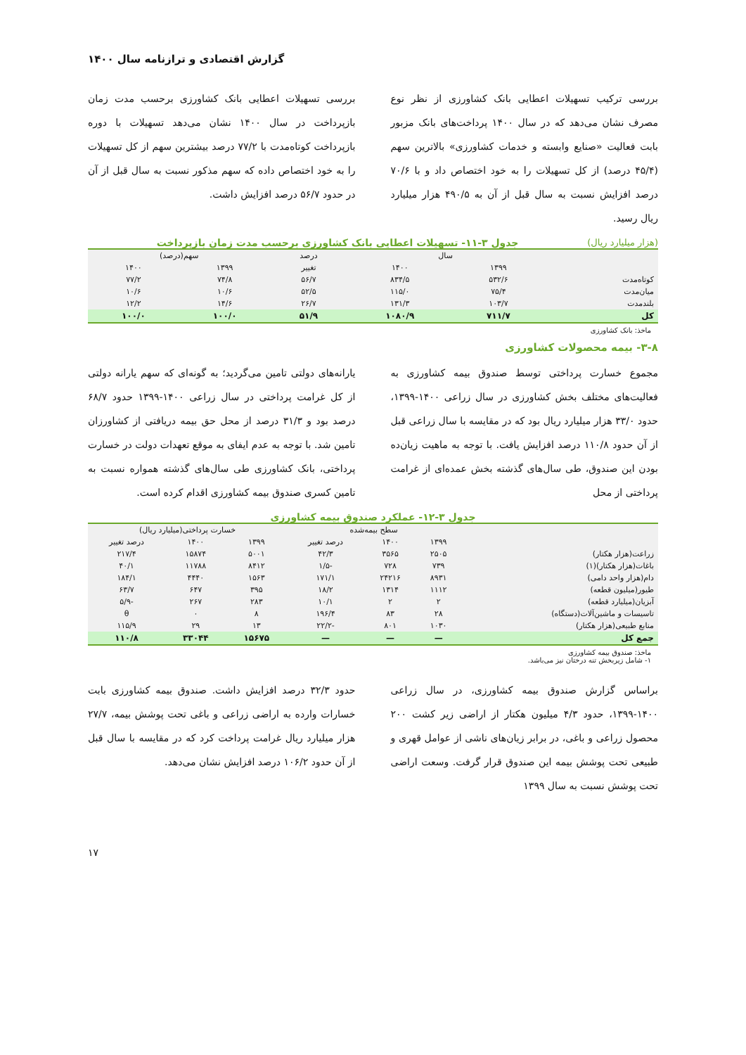گزارش اقتصادی و ترازنامه سال ۱۴۰۰
بررسی ترکیب تسهیلات اعطایی بانک کشاورزی از نظر نوع مصرف نشان می‌دهد که در سال ۱۴۰۰ پرداخت‌های بانک مزبور بابت فعالیت «صنایع وابسته و خدمات کشاورزی» بالاترین سهم (۴۵/۴ درصد) از کل تسهیلات را به خود اختصاص داد و با ۷۰/۶ درصد افزایش نسبت به سال قبل از آن به ۴۹۰/۵ هزار میلیارد ریال رسید.
بررسی تسهیلات اعطایی بانک کشاورزی برحسب مدت زمان بازپرداخت در سال ۱۴۰۰ نشان می‌دهد تسهیلات با دوره بازپرداخت کوتاه‌مدت با ۷۷/۲ درصد بیشترین سهم از کل تسهیلات را به خود اختصاص داده که سهم مذکور نسبت به سال قبل از آن در حدود ۵۶/۷ درصد افزایش داشت.
(هزار میلیارد ریال) جدول ۳-۱۱- تسهیلات اعطایی بانک کشاورزی برحسب مدت زمان بازپرداخت
| | سال | | درصد | سهم(درصد) | |
| --- | --- | --- | --- | --- | --- |
| | ۱۳۹۹ | ۱۴۰۰ | تغییر | ۱۳۹۹ | ۱۴۰۰ |
| کوتاه‌مدت | ۵۳۲/۶ | ۸۳۴/۵ | ۵۶/۷ | ۷۴/۸ | ۷۷/۲ |
| میان‌مدت | ۷۵/۴ | ۱۱۵/۰ | ۵۲/۵ | ۱۰/۶ | ۱۰/۶ |
| بلندمدت | ۱۰۳/۷ | ۱۳۱/۳ | ۲۶/۷ | ۱۴/۶ | ۱۲/۲ |
| کل | ۷۱۱/۷ | ۱۰۸۰/۹ | ۵۱/۹ | ۱۰۰/۰ | ۱۰۰/۰ |
ماخذ: بانک کشاورزی
۳-۸- بیمه محصولات کشاورزی
مجموع خسارت پرداختی توسط صندوق بیمه کشاورزی به فعالیت‌های مختلف بخش کشاورزی در سال زراعی ۱۴۰۰-۱۳۹۹، حدود ۳۳/۰ هزار میلیارد ریال بود که در مقایسه با سال زراعی قبل از آن حدود ۱۱۰/۸ درصد افزایش یافت. با توجه به ماهیت زیان‌ده بودن این صندوق، طی سال‌های گذشته بخش عمده‌ای از غرامت پرداختی از محل
یارانه‌های دولتی تامین می‌گردید؛ به گونه‌ای که سهم یارانه دولتی از کل غرامت پرداختی در سال زراعی ۱۴۰۰-۱۳۹۹ حدود ۶۸/۷ درصد بود و ۳۱/۳ درصد از محل حق بیمه دریافتی از کشاورزان تامین شد. با توجه به عدم ایفای به موقع تعهدات دولت در خسارت پرداختی، بانک کشاورزی طی سال‌های گذشته همواره نسبت به تامین کسری صندوق بیمه کشاورزی اقدام کرده است.
جدول ۳-۱۲- عملکرد صندوق بیمه کشاورزی
| | سطح بیمه‌شده | | | خسارت پرداختی(میلیارد ریال) | | |
| --- | --- | --- | --- | --- | --- | --- |
| | ۱۳۹۹ | ۱۴۰۰ | درصد تغییر | ۱۳۹۹ | ۱۴۰۰ | درصد تغییر |
| زراعت(هزار هکتار) | ۲۵۰۵ | ۳۵۶۵ | ۴۲/۳ | ۵۰۰۱ | ۱۵۸۷۴ | ۲۱۷/۴ |
| باغات(هزار هکتار)(۱) | ۷۳۹ | ۷۲۸ | -۱/۵ | ۸۴۱۲ | ۱۱۷۸۸ | ۴۰/۱ |
| دام(هزار واحد دامی) | ۸۹۳۱ | ۲۴۲۱۶ | ۱۷۱/۱ | ۱۵۶۳ | ۴۴۴۰ | ۱۸۴/۱ |
| طیور(میلیون قطعه) | ۱۱۱۲ | ۱۳۱۴ | ۱۸/۲ | ۳۹۵ | ۶۴۷ | ۶۳/۷ |
| آبزیان(میلیارد قطعه) | ۲ | ۲ | ۱۰/۱ | ۲۸۳ | ۲۶۷ | -۵/۹ |
| تاسیسات و ماشین‌آلات(دستگاه) | ۲۸ | ۸۳ | ۱۹۶/۴ | ۸ | ۰ | θ |
| منابع طبیعی(هزار هکتار) | ۱۰۳۰ | ۸۰۱ | -۲۲/۲ | ۱۳ | ۲۹ | ۱۱۵/۹ |
| جمع کل | — | — | — | ۱۵۶۷۵ | ۳۳۰۴۴ | ۱۱۰/۸ |
ماخذ: صندوق بیمه کشاورزی
۱- شامل زیربخش تنه درختان نیز می‌باشد.
براساس گزارش صندوق بیمه کشاورزی، در سال زراعی ۱۴۰۰-۱۳۹۹، حدود ۴/۳ میلیون هکتار از اراضی زیر کشت ۲۰۰ محصول زراعی و باغی، در برابر زیان‌های ناشی از عوامل قهری و طبیعی تحت پوشش بیمه این صندوق قرار گرفت. وسعت اراضی تحت پوشش نسبت به سال ۱۳۹۹
حدود ۳۲/۳ درصد افزایش داشت. صندوق بیمه کشاورزی بابت خسارات وارده به اراضی زراعی و باغی تحت پوشش بیمه، ۲۷/۷ هزار میلیارد ریال غرامت پرداخت کرد که در مقایسه با سال قبل از آن حدود ۱۰۶/۲ درصد افزایش نشان می‌دهد.
۱۷